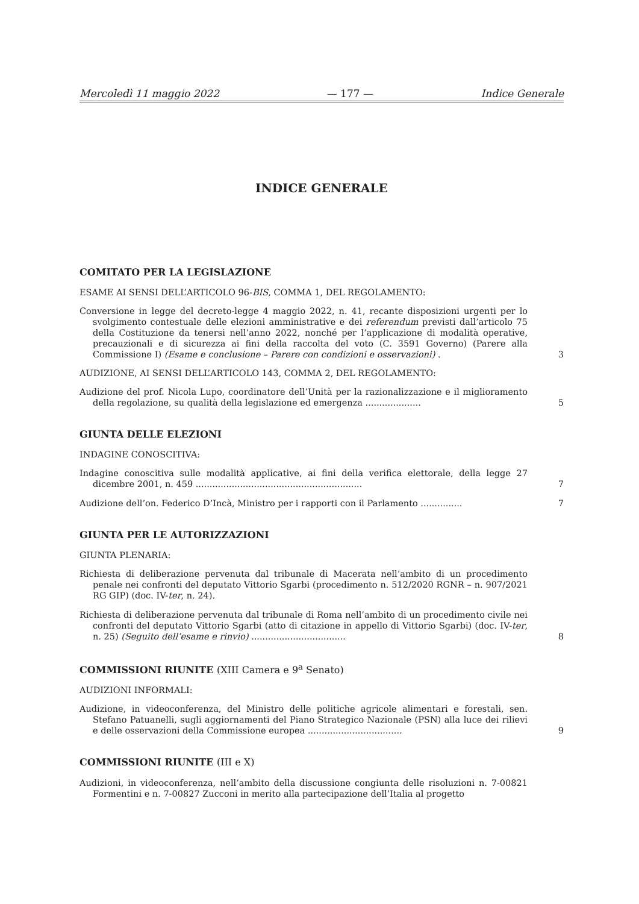Mercoledì 11 maggio 2022 — 177 — Indice Generale
INDICE GENERALE
COMITATO PER LA LEGISLAZIONE
ESAME AI SENSI DELL’ARTICOLO 96-BIS, COMMA 1, DEL REGOLAMENTO:
Conversione in legge del decreto-legge 4 maggio 2022, n. 41, recante disposizioni urgenti per lo svolgimento contestuale delle elezioni amministrative e dei referendum previsti dall’articolo 75 della Costituzione da tenersi nell’anno 2022, nonché per l’applicazione di modalità operative, precauzionali e di sicurezza ai fini della raccolta del voto (C. 3591 Governo) (Parere alla Commissione I) (Esame e conclusione – Parere con condizioni e osservazioni) .
3
AUDIZIONE, AI SENSI DELL’ARTICOLO 143, COMMA 2, DEL REGOLAMENTO:
Audizione del prof. Nicola Lupo, coordinatore dell’Unità per la razionalizzazione e il miglioramento della regolazione, su qualità della legislazione ed emergenza ....................
5
GIUNTA DELLE ELEZIONI
INDAGINE CONOSCITIVA:
Indagine conoscitiva sulle modalità applicative, ai fini della verifica elettorale, della legge 27 dicembre 2001, n. 459 ............................................................
7
Audizione dell’on. Federico D’Incà, Ministro per i rapporti con il Parlamento ...............
7
GIUNTA PER LE AUTORIZZAZIONI
GIUNTA PLENARIA:
Richiesta di deliberazione pervenuta dal tribunale di Macerata nell’ambito di un procedimento penale nei confronti del deputato Vittorio Sgarbi (procedimento n. 512/2020 RGNR – n. 907/2021 RG GIP) (doc. IV-ter, n. 24).
Richiesta di deliberazione pervenuta dal tribunale di Roma nell’ambito di un procedimento civile nei confronti del deputato Vittorio Sgarbi (atto di citazione in appello di Vittorio Sgarbi) (doc. IV-ter, n. 25) (Seguito dell’esame e rinvio) ..................................
8
COMMISSIONI RIUNITE (XIII Camera e 9<sup>a</sup> Senato)
AUDIZIONI INFORMALI:
Audizione, in videoconferenza, del Ministro delle politiche agricole alimentari e forestali, sen. Stefano Patuanelli, sugli aggiornamenti del Piano Strategico Nazionale (PSN) alla luce dei rilievi e delle osservazioni della Commissione europea ..................................
9
COMMISSIONI RIUNITE (III e X)
Audizioni, in videoconferenza, nell’ambito della discussione congiunta delle risoluzioni n. 7-00821 Formentini e n. 7-00827 Zucconi in merito alla partecipazione dell’Italia al progetto